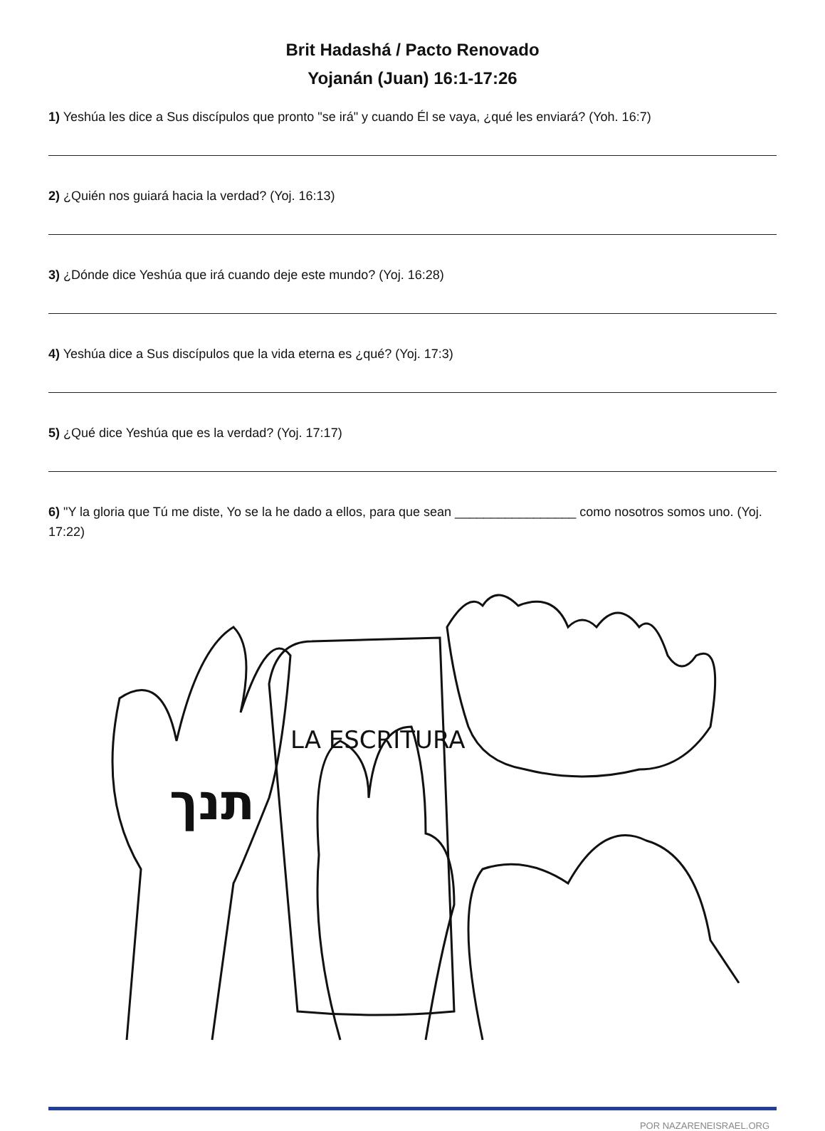Brit Hadashá / Pacto Renovado
Yojanán (Juan) 16:1-17:26
1) Yeshúa les dice a Sus discípulos que pronto "se irá" y cuando Él se vaya, ¿qué les enviará? (Yoh. 16:7)
2) ¿Quién nos guiará hacia la verdad? (Yoj. 16:13)
3) ¿Dónde dice Yeshúa que irá cuando deje este mundo? (Yoj. 16:28)
4) Yeshúa dice a Sus discípulos que la vida eterna es ¿qué? (Yoj. 17:3)
5) ¿Qué dice Yeshúa que es la verdad? (Yoj. 17:17)
6) "Y la gloria que Tú me diste, Yo se la he dado a ellos, para que sean _________________ como nosotros somos uno. (Yoj. 17:22)
LA ESCRITURA
תנך
POR NAZARENEISRAEL.ORG